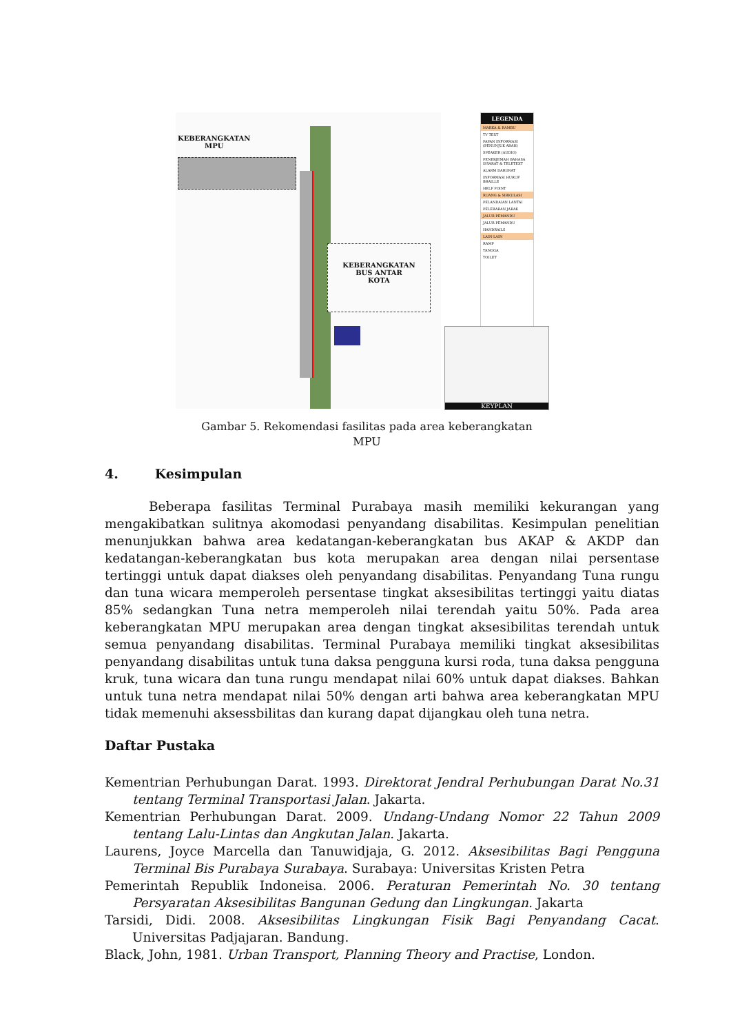KEBERANGKATAN
MPU
KEBERANGKATAN
BUS ANTAR
KOTA
LEGENDA
MARKA & RAMBU
TV TEXT
PAPAN INFORMASI (PENUNJUK ARAH)
SPEAKER (AUDIO)
PENERJEMAH BAHASA ISYARAT & TELETEXT
ALARM DARURAT
INFORMASI HURUF BRAILLE
HELP POINT
RUANG & SIRKULASI
PELANDAIAN LANTAI
PELEBARAN JARAK
JALUR PEMANDU
JALUR PEMANDU
HANDRAILS
LAIN-LAIN
RAMP
TANGGA
TOILET
KEYPLAN
Gambar 5. Rekomendasi fasilitas pada area keberangkatan
MPU
4. Kesimpulan
Beberapa fasilitas Terminal Purabaya masih memiliki kekurangan yang mengakibatkan sulitnya akomodasi penyandang disabilitas. Kesimpulan penelitian menunjukkan bahwa area kedatangan-keberangkatan bus AKAP & AKDP dan kedatangan-keberangkatan bus kota merupakan area dengan nilai persentase tertinggi untuk dapat diakses oleh penyandang disabilitas. Penyandang Tuna rungu dan tuna wicara memperoleh persentase tingkat aksesibilitas tertinggi yaitu diatas 85% sedangkan Tuna netra memperoleh nilai terendah yaitu 50%. Pada area keberangkatan MPU merupakan area dengan tingkat aksesibilitas terendah untuk semua penyandang disabilitas. Terminal Purabaya memiliki tingkat aksesibilitas penyandang disabilitas untuk tuna daksa pengguna kursi roda, tuna daksa pengguna kruk, tuna wicara dan tuna rungu mendapat nilai 60% untuk dapat diakses. Bahkan untuk tuna netra mendapat nilai 50% dengan arti bahwa area keberangkatan MPU tidak memenuhi aksessbilitas dan kurang dapat dijangkau oleh tuna netra.
Daftar Pustaka
Kementrian Perhubungan Darat. 1993. Direktorat Jendral Perhubungan Darat No.31 tentang Terminal Transportasi Jalan. Jakarta.
Kementrian Perhubungan Darat. 2009. Undang-Undang Nomor 22 Tahun 2009 tentang Lalu-Lintas dan Angkutan Jalan. Jakarta.
Laurens, Joyce Marcella dan Tanuwidjaja, G. 2012. Aksesibilitas Bagi Pengguna Terminal Bis Purabaya Surabaya. Surabaya: Universitas Kristen Petra
Pemerintah Republik Indoneisa. 2006. Peraturan Pemerintah No. 30 tentang Persyaratan Aksesibilitas Bangunan Gedung dan Lingkungan. Jakarta
Tarsidi, Didi. 2008. Aksesibilitas Lingkungan Fisik Bagi Penyandang Cacat. Universitas Padjajaran. Bandung.
Black, John, 1981. Urban Transport, Planning Theory and Practise, London.